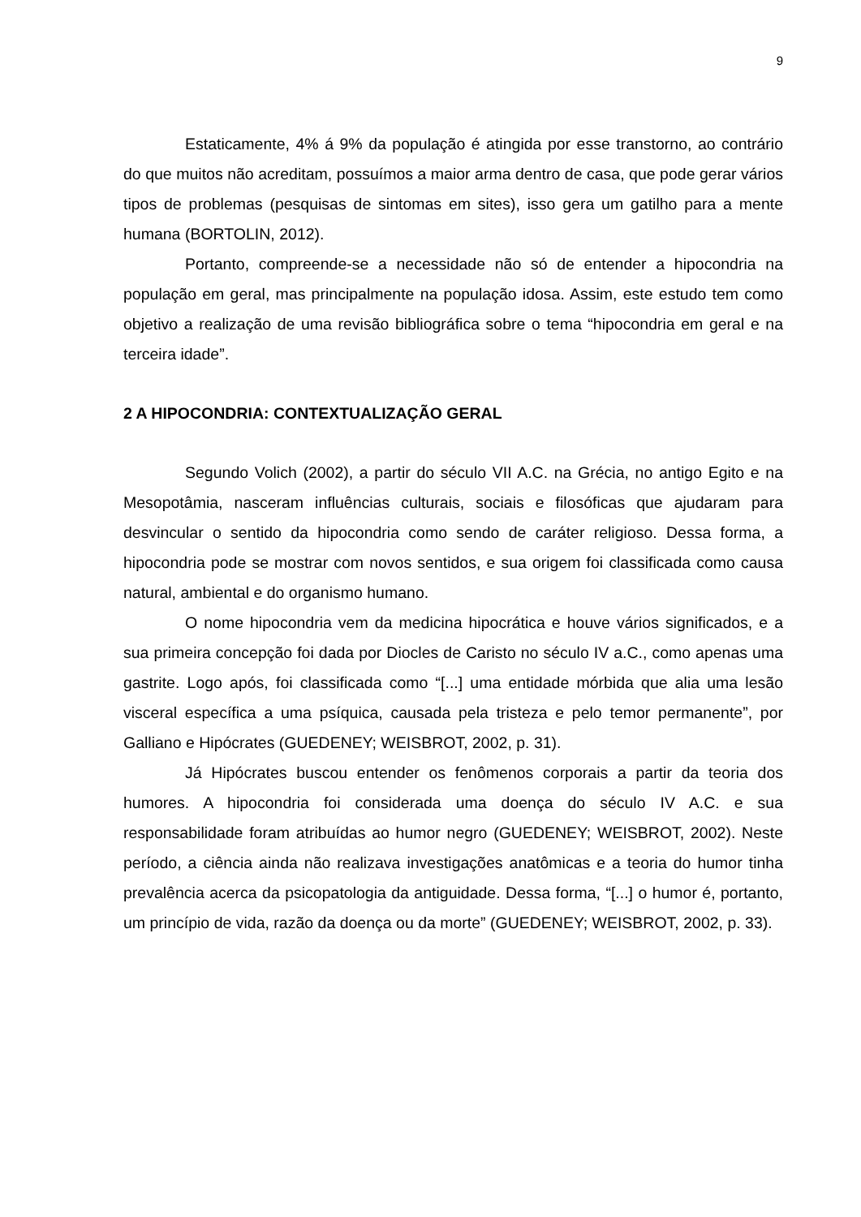9
Estaticamente, 4% á 9% da população é atingida por esse transtorno, ao contrário do que muitos não acreditam, possuímos a maior arma dentro de casa, que pode gerar vários tipos de problemas (pesquisas de sintomas em sites), isso gera um gatilho para a mente humana (BORTOLIN, 2012).
Portanto, compreende-se a necessidade não só de entender a hipocondria na população em geral, mas principalmente na população idosa. Assim, este estudo tem como objetivo a realização de uma revisão bibliográfica sobre o tema “hipocondria em geral e na terceira idade”.
2 A HIPOCONDRIA: CONTEXTUALIZAÇÃO GERAL
Segundo Volich (2002), a partir do século VII A.C. na Grécia, no antigo Egito e na Mesopotâmia, nasceram influências culturais, sociais e filosóficas que ajudaram para desvincular o sentido da hipocondria como sendo de caráter religioso. Dessa forma, a hipocondria pode se mostrar com novos sentidos, e sua origem foi classificada como causa natural, ambiental e do organismo humano.
O nome hipocondria vem da medicina hipocrática e houve vários significados, e a sua primeira concepção foi dada por Diocles de Caristo no século IV a.C., como apenas uma gastrite. Logo após, foi classificada como “[...] uma entidade mórbida que alia uma lesão visceral específica a uma psíquica, causada pela tristeza e pelo temor permanente”, por Galliano e Hipócrates (GUEDENEY; WEISBROT, 2002, p. 31).
Já Hipócrates buscou entender os fenômenos corporais a partir da teoria dos humores. A hipocondria foi considerada uma doença do século IV A.C. e sua responsabilidade foram atribuídas ao humor negro (GUEDENEY; WEISBROT, 2002). Neste período, a ciência ainda não realizava investigações anatômicas e a teoria do humor tinha prevalência acerca da psicopatologia da antiguidade. Dessa forma, “[...] o humor é, portanto, um princípio de vida, razão da doença ou da morte” (GUEDENEY; WEISBROT, 2002, p. 33).